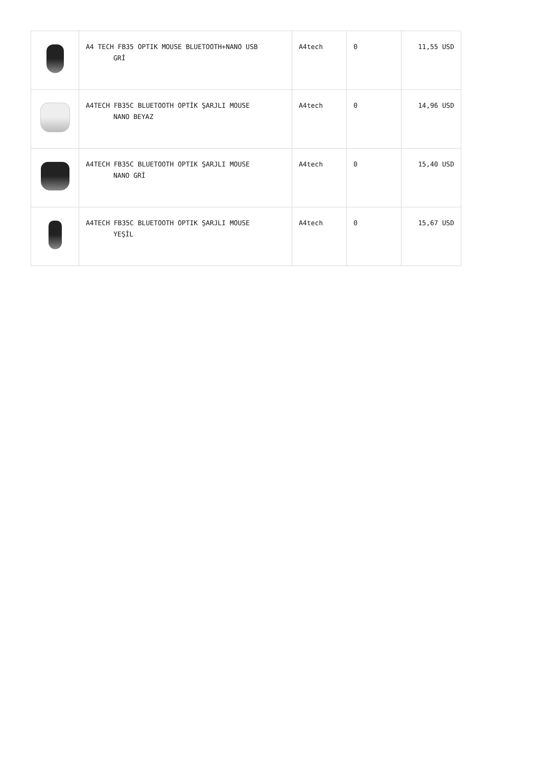| | A4 TECH FB35 OPTIK MOUSE BLUETOOTH+NANO USB GRİ | A4tech | 0 | 11,55 USD |
| | A4TECH FB35C BLUETOOTH OPTİK ŞARJLI MOUSE NANO BEYAZ | A4tech | 0 | 14,96 USD |
| | A4TECH FB35C BLUETOOTH OPTIK ŞARJLI MOUSE NANO GRİ | A4tech | 0 | 15,40 USD |
| | A4TECH FB35C BLUETOOTH OPTIK ŞARJLI MOUSE YEŞİL | A4tech | 0 | 15,67 USD |